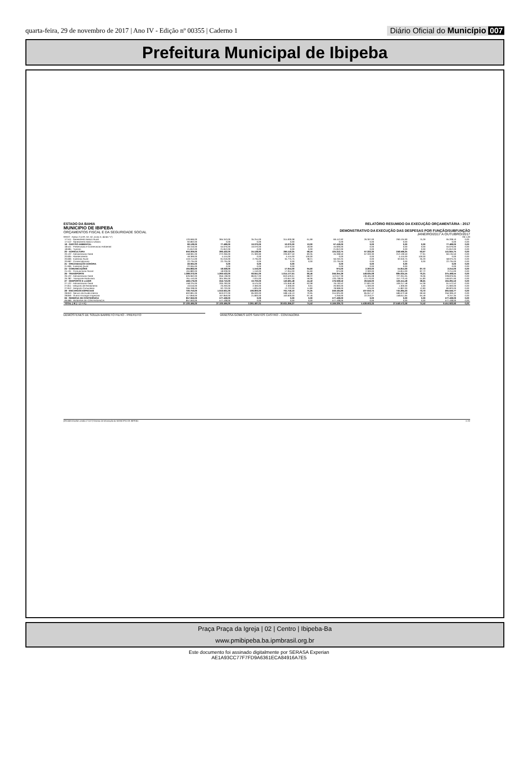quarta-feira, 29 de novembro de 2017 | Ano IV - Edição nº 00355 | Caderno 1
Diário Oficial do Município 007
Prefeitura Municipal de Ibipeba
ESTADO DA BAHIA
MUNICIPIO DE IBIPEBA
ORÇAMENTOS FISCAL E DA SEGURIDADE SOCIAL
RELATÓRIO RESUMIDO DA EXECUÇÃO ORÇAMENTÁRIA : 2017
DEMONSTRATIVO DA EXECUÇÃO DAS DESPESAS POR FUNÇÃO/SUBFUNÇÃO
JANEIRO/2017 A OUTUBRO/2017
RREO - Anexo 2 (LRF, Art. 52, inciso II, alinea "c") R$ 1,00
| 17.511 - Saneamento Basico Rural | 120.666,00 | 365.343,00 | 35.254,00 | 315.930,08 | 61,99 | 69.412,92 | 26.307,00 | 290.134,90 | 75,29 | 95.208,10 | 0,00 |
| 17.512 - Saneamento Basico Urbano | 92.802,00 | 0,00 | 0,00 | 0,00 | | 0,00 | 0,00 | 0,00 | | 0,00 | 0,00 |
| 18 - GESTÃO AMBIENTAL | 82.128,00 | 77.488,00 | 10.070,00 | 10.070,00 | 13,00 | 67.418,00 | 0,00 | 0,00 | 0,00 | 77.488,00 | 0,00 |
| 18.541 - Preservacao e Conservacao Ambiental | 60.316,00 | 55.676,00 | 10.070,00 | 10.070,00 | 18,09 | 45.606,00 | 0,00 | 0,00 | 0,00 | 55.676,00 | 0,00 |
| 18.695 - Turismo | 21.812,00 | 21.812,00 | 0,00 | 0,00 | 0,00 | 21.812,00 | 0,00 | 0,00 | 0,00 | 21.812,00 | 0,00 |
| 20 - AGRICULTURA | 650.309,00 | 390.432,00 | 24.128,90 | 266.118,25 | 68,16 | 124.313,75 | 67.333,30 | 248.586,25 | 63,67 | 141.845,75 | 0,00 |
| 20.122 - Administracao Geral | 158.991,00 | 272.266,00 | 21.393,90 | 226.927,50 | 83,35 | 45.338,50 | 67.333,30 | 212.130,50 | 77,91 | 60.135,50 | 0,00 |
| 20.605 - Abastecimento | 49.369,00 | 4.415,00 | 0,00 | 4.415,00 | 100,00 | 0,00 | 0,00 | 4.415,00 | 100,00 | 0,00 | 0,00 |
| 20.606 - Extensao Rural | 419.214,00 | 91.016,00 | 2.735,00 | 34.775,75 | 38,21 | 56.240,25 | 0,00 | 32.040,75 | 35,20 | 58.975,25 | 0,00 |
| 20.692 - Comercializacao | 22.735,00 | 22.735,00 | 0,00 | 0,00 | 0,00 | 22.735,00 | 0,00 | 0,00 | 0,00 | 22.735,00 | 0,00 |
| 21 - ORGANIZAÇÃO AGRÁRIA | 22.065,00 | 0,00 | 0,00 | 0,00 | | 0,00 | 0,00 | 0,00 | | 0,00 | 0,00 |
| 21.606 - Extensao Rural | 22.065,00 | 0,00 | 0,00 | 0,00 | | 0,00 | 0,00 | 0,00 | | 0,00 | 0,00 |
| 24 - COMUNICAÇÕES | 194.883,00 | 18.028,00 | 1.150,00 | 17.054,00 | 94,60 | 974,00 | 2.300,00 | 15.814,00 | 87,72 | 2.214,00 | 0,00 |
| 24.131 - Comunicacao Social | 194.883,00 | 18.028,00 | 1.150,00 | 17.054,00 | 94,60 | 974,00 | 2.300,00 | 15.814,00 | 87,72 | 2.214,00 | 0,00 |
| 26 - TRANSPORTE | 1.388.372,00 | 1.260.533,00 | 93.841,00 | 1.014.177,61 | 80,46 | 246.355,39 | 148.635,08 | 885.034,45 | 70,21 | 375.498,55 | 0,00 |
| 26.122 - Administracao Geral | 626.962,00 | 956.138,00 | 86.817,00 | 843.520,61 | 88,22 | 112.617,39 | 136.465,08 | 727.261,05 | 76,06 | 228.876,95 | 0,00 |
| 26.782 - Transporte Rodoviario | 761.410,00 | 304.395,00 | 7.024,00 | 170.657,00 | 56,06 | 133.738,00 | 12.170,00 | 157.773,40 | 51,83 | 146.621,60 | 0,00 |
| 27 - DESPORTO E LAZER | 468.179,00 | 316.710,00 | 10.700,00 | 140.681,48 | 44,42 | 176.028,52 | 29.646,00 | 122.414,48 | 38,65 | 194.295,52 | 0,00 |
| 27.122 - Administracao Geral | 158.225,00 | 200.790,00 | 6.575,00 | 124.659,48 | 62,08 | 76.130,52 | 27.821,00 | 109.217,48 | 54,39 | 91.572,52 | 0,00 |
| 27.811 - Desporto de Rendimento | 43.616,00 | 23.200,00 | 2.300,00 | 2.300,00 | 9,91 | 20.900,00 | 1.300,00 | 1.300,00 | 5,60 | 21.900,00 | 0,00 |
| 27.812 - Desporto Comunitario | 266.338,00 | 92.720,00 | 1.825,00 | 13.722,00 | 14,80 | 78.998,00 | 525,00 | 11.897,00 | 12,83 | 80.823,00 | 0,00 |
| 28 - ENCARGOS ESPECIAIS | 720.750,00 | 1.010.931,00 | 106.800,00 | 761.746,10 | 75,35 | 249.184,90 | 107.910,74 | 745.284,23 | 73,72 | 265.646,77 | 0,00 |
| 28.843 - Servico da Divida Interna | 602.891,00 | 843.072,00 | 85.000,00 | 598.146,10 | 70,95 | 244.925,90 | 85.657,47 | 586.672,58 | 69,59 | 256.399,42 | 0,00 |
| 28.846 - Outros Encargos Especiais | 117.859,00 | 167.859,00 | 21.800,00 | 163.600,00 | 97,46 | 4.259,00 | 22.253,27 | 158.611,65 | 94,49 | 9.247,35 | 0,00 |
| 99 - RESERVA DE CONTIGÊNCIA | 857.063,00 | 577.438,00 | 0,00 | 0,00 | 0,00 | 577.438,00 | 0,00 | 0,00 | 0,00 | 577.438,00 | 0,00 |
| 99.999 - RESERVA DE CONTINGENCIA | 857.063,00 | 577.438,00 | 0,00 | 0,00 | 0,00 | 577.438,00 | 0,00 | 0,00 | 0,00 | 577.438,00 | 0,00 |
| TOTAL ( III ) = ( I + II ) | 37.100.496,00 | 37.100.496,00 | 3.391.487,01 | 30.931.266,27 | 74,52 | 6.169.229,73 | 5.538.603,33 | 27.648.573,08 | 74,52 | 9.451.922,92 | 0,00 |
DEMOSTENES DE SOUZA BARRETO FILHO - PREFEITO VANESSA GOMES DOS SANTOS CASTRO - CONTADORA
[2912400:GovNet versão:171127] Sistema de Informação do MUNICIPIO DE IBIPEBA # 2/2
Praça Praça da Igreja | 02 | Centro | Ibipeba-Ba
www.pmibipeba.ba.ipmbrasil.org.br
Este documento foi assinado digitalmente por SERASA Experian
AE1A93CC77F7FD9A6361ECA84916A7E5